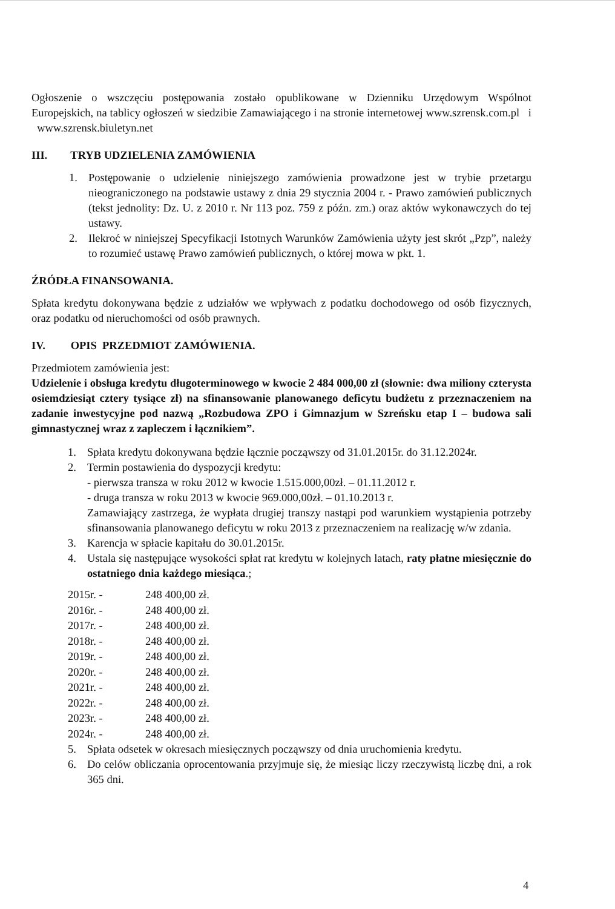Ogłoszenie o wszczęciu postępowania zostało opublikowane w Dzienniku Urzędowym Wspólnot Europejskich, na tablicy ogłoszeń w siedzibie Zamawiającego i na stronie internetowej www.szrensk.com.pl i www.szrensk.biuletyn.net
III. TRYB UDZIELENIA ZAMÓWIENIA
1. Postępowanie o udzielenie niniejszego zamówienia prowadzone jest w trybie przetargu nieograniczonego na podstawie ustawy z dnia 29 stycznia 2004 r. - Prawo zamówień publicznych (tekst jednolity: Dz. U. z 2010 r. Nr 113 poz. 759 z późn. zm.) oraz aktów wykonawczych do tej ustawy.
2. Ilekroć w niniejszej Specyfikacji Istotnych Warunków Zamówienia użyty jest skrót „Pzp”, należy to rozumieć ustawę Prawo zamówień publicznych, o której mowa w pkt. 1.
ŹRÓDŁA FINANSOWANIA.
Spłata kredytu dokonywana będzie z udziałów we wpływach z podatku dochodowego od osób fizycznych, oraz podatku od nieruchomości od osób prawnych.
IV. OPIS PRZEDMIOT ZAMÓWIENIA.
Przedmiotem zamówienia jest:
Udzielenie i obsługa kredytu długoterminowego w kwocie 2 484 000,00 zł (słownie: dwa miliony czterysta osiemdziesiąt cztery tysiące zł) na sfinansowanie planowanego deficytu budżetu z przeznaczeniem na zadanie inwestycyjne pod nazwą „Rozbudowa ZPO i Gimnazjum w Szreńsku etap I – budowa sali gimnastycznej wraz z zapleczem i łącznikiem”.
1. Spłata kredytu dokonywana będzie łącznie począwszy od 31.01.2015r. do 31.12.2024r.
2. Termin postawienia do dyspozycji kredytu:
- pierwsza transza w roku 2012 w kwocie 1.515.000,00zł. – 01.11.2012 r.
- druga transza w roku 2013 w kwocie 969.000,00zł. – 01.10.2013 r.
Zamawiający zastrzega, że wypłata drugiej transzy nastąpi pod warunkiem wystąpienia potrzeby sfinansowania planowanego deficytu w roku 2013 z przeznaczeniem na realizację w/w zdania.
3. Karencja w spłacie kapitału do 30.01.2015r.
4. Ustala się następujące wysokości spłat rat kredytu w kolejnych latach, raty płatne miesięcznie do ostatniego dnia każdego miesiąca.;
| 2015r. - | 248 400,00 zł. |
| 2016r. - | 248 400,00 zł. |
| 2017r. - | 248 400,00 zł. |
| 2018r. - | 248 400,00 zł. |
| 2019r. - | 248 400,00 zł. |
| 2020r. - | 248 400,00 zł. |
| 2021r. - | 248 400,00 zł. |
| 2022r. - | 248 400,00 zł. |
| 2023r. - | 248 400,00 zł. |
| 2024r. - | 248 400,00 zł. |
5. Spłata odsetek w okresach miesięcznych począwszy od dnia uruchomienia kredytu.
6. Do celów obliczania oprocentowania przyjmuje się, że miesiąc liczy rzeczywistą liczbę dni, a rok 365 dni.
4